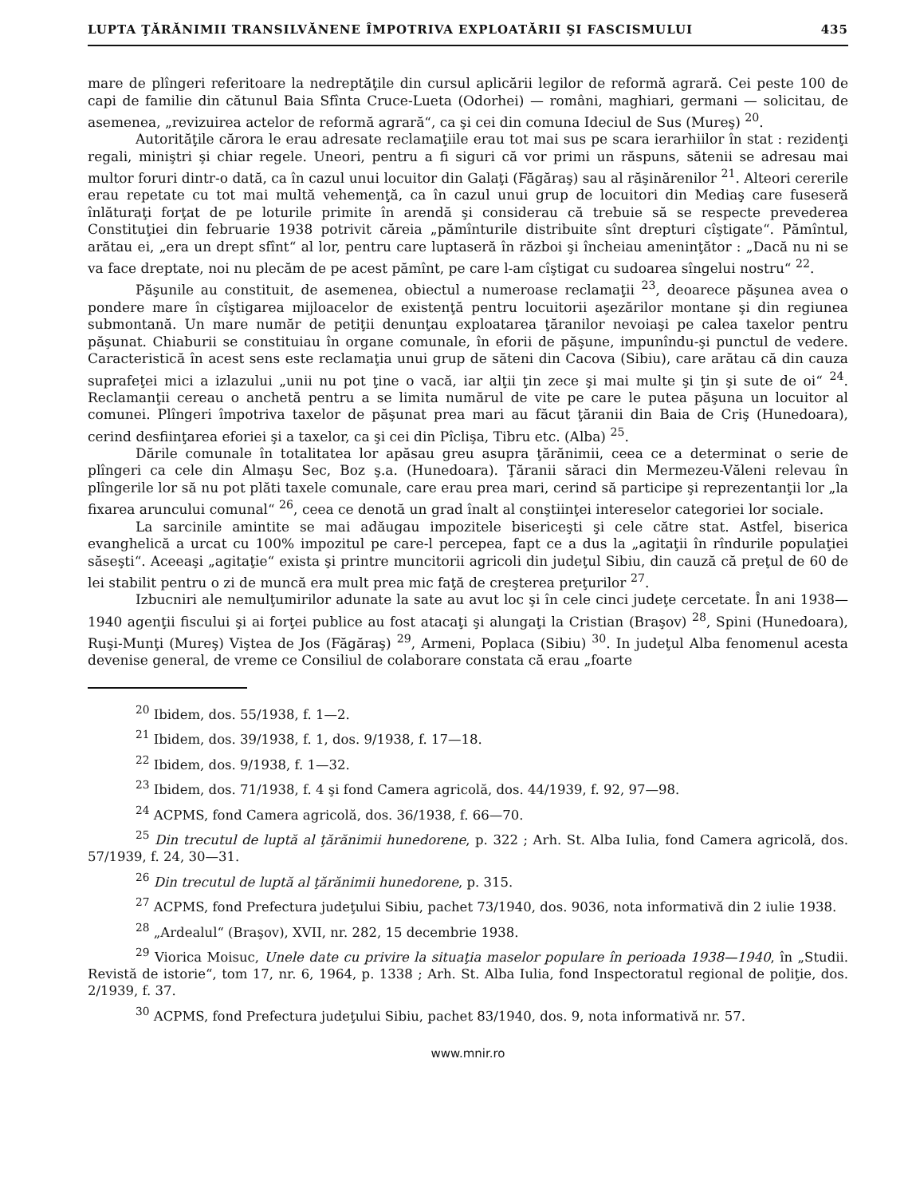LUPTA ŢĂRĂNIMII TRANSILVĂNENE ÎMPOTRIVA EXPLOATĂRII ŞI FASCISMULUI 435
mare de plîngeri referitoare la nedreptăţile din cursul aplicării legilor de reformă agrară. Cei peste 100 de capi de familie din cătunul Baia Sfînta Cruce-Lueta (Odorhei) — români, maghiari, germani — solicitau, de asemenea, „revizuirea actelor de reformă agrară“, ca şi cei din comuna Ideciul de Sus (Mureş) <sup>20</sup>.
Autorităţile cărora le erau adresate reclamaţiile erau tot mai sus pe scara ierarhiilor în stat : rezidenţi regali, miniştri şi chiar regele. Uneori, pentru a fi siguri că vor primi un răspuns, sătenii se adresau mai multor foruri dintr-o dată, ca în cazul unui locuitor din Galaţi (Făgăraş) sau al răşinărenilor <sup>21</sup>. Alteori cererile erau repetate cu tot mai multă vehemenţă, ca în cazul unui grup de locuitori din Mediaş care fuseseră înlăturaţi forţat de pe loturile primite în arendă şi considerau că trebuie să se respecte prevederea Constituţiei din februarie 1938 potrivit căreia „pămînturile distribuite sînt drepturi cîştigate“. Pămîntul, arătau ei, „era un drept sfînt“ al lor, pentru care luptaseră în război şi încheiau ameninţător : „Dacă nu ni se va face dreptate, noi nu plecăm de pe acest pămînt, pe care l-am cîştigat cu sudoarea sîngelui nostru“ <sup>22</sup>.
Păşunile au constituit, de asemenea, obiectul a numeroase reclamaţii <sup>23</sup>, deoarece păşunea avea o pondere mare în cîştigarea mijloacelor de existenţă pentru locuitorii aşezărilor montane şi din regiunea submontană. Un mare număr de petiţii denunţau exploatarea ţăranilor nevoiaşi pe calea taxelor pentru păşunat. Chiaburii se constituiau în organe comunale, în eforii de păşune, impunîndu-şi punctul de vedere. Caracteristică în acest sens este reclamaţia unui grup de săteni din Cacova (Sibiu), care arătau că din cauza suprafeţei mici a izlazului „unii nu pot ţine o vacă, iar alţii ţin zece şi mai multe şi ţin şi sute de oi“ <sup>24</sup>. Reclamanţii cereau o anchetă pentru a se limita numărul de vite pe care le putea păşuna un locuitor al comunei. Plîngeri împotriva taxelor de păşunat prea mari au făcut ţăranii din Baia de Criş (Hunedoara), cerind desfiinţarea eforiei şi a taxelor, ca şi cei din Pîclişa, Tibru etc. (Alba) <sup>25</sup>.
Dările comunale în totalitatea lor apăsau greu asupra ţărănimii, ceea ce a determinat o serie de plîngeri ca cele din Almaşu Sec, Boz ş.a. (Hunedoara). Ţăranii săraci din Mermezeu-Văleni relevau în plîngerile lor să nu pot plăti taxele comunale, care erau prea mari, cerind să participe şi reprezentanţii lor „la fixarea aruncului comunal“ <sup>26</sup>, ceea ce denotă un grad înalt al conştiinţei intereselor categoriei lor sociale.
La sarcinile amintite se mai adăugau impozitele bisericeşti şi cele către stat. Astfel, biserica evanghelică a urcat cu 100% impozitul pe care-l percepea, fapt ce a dus la „agitaţii în rîndurile populaţiei săseşti“. Aceeaşi „agitaţie“ exista şi printre muncitorii agricoli din judeţul Sibiu, din cauză că preţul de 60 de lei stabilit pentru o zi de muncă era mult prea mic faţă de creşterea preţurilor <sup>27</sup>.
Izbucniri ale nemulţumirilor adunate la sate au avut loc şi în cele cinci judeţe cercetate. În ani 1938—1940 agenţii fiscului şi ai forţei publice au fost atacaţi şi alungaţi la Cristian (Braşov) <sup>28</sup>, Spini (Hunedoara), Ruşi-Munţi (Mureş) Viştea de Jos (Făgăraş) <sup>29</sup>, Armeni, Poplaca (Sibiu) <sup>30</sup>. In judeţul Alba fenomenul acesta devenise general, de vreme ce Consiliul de colaborare constata că erau „foarte
<sup>20</sup> Ibidem, dos. 55/1938, f. 1—2.
<sup>21</sup> Ibidem, dos. 39/1938, f. 1, dos. 9/1938, f. 17—18.
<sup>22</sup> Ibidem, dos. 9/1938, f. 1—32.
<sup>23</sup> Ibidem, dos. 71/1938, f. 4 şi fond Camera agricolă, dos. 44/1939, f. 92, 97—98.
<sup>24</sup> ACPMS, fond Camera agricolă, dos. 36/1938, f. 66—70.
<sup>25</sup> Din trecutul de luptă al ţărănimii hunedorene, p. 322 ; Arh. St. Alba Iulia, fond Camera agricolă, dos. 57/1939, f. 24, 30—31.
<sup>26</sup> Din trecutul de luptă al ţărănimii hunedorene, p. 315.
<sup>27</sup> ACPMS, fond Prefectura judeţului Sibiu, pachet 73/1940, dos. 9036, nota informativă din 2 iulie 1938.
<sup>28</sup> „Ardealul“ (Braşov), XVII, nr. 282, 15 decembrie 1938.
<sup>29</sup> Viorica Moisuc, Unele date cu privire la situaţia maselor populare în perioada 1938—1940, în „Studii. Revistă de istorie“, tom 17, nr. 6, 1964, p. 1338 ; Arh. St. Alba Iulia, fond Inspectoratul regional de poliţie, dos. 2/1939, f. 37.
<sup>30</sup> ACPMS, fond Prefectura judeţului Sibiu, pachet 83/1940, dos. 9, nota informativă nr. 57.
www.mnir.ro